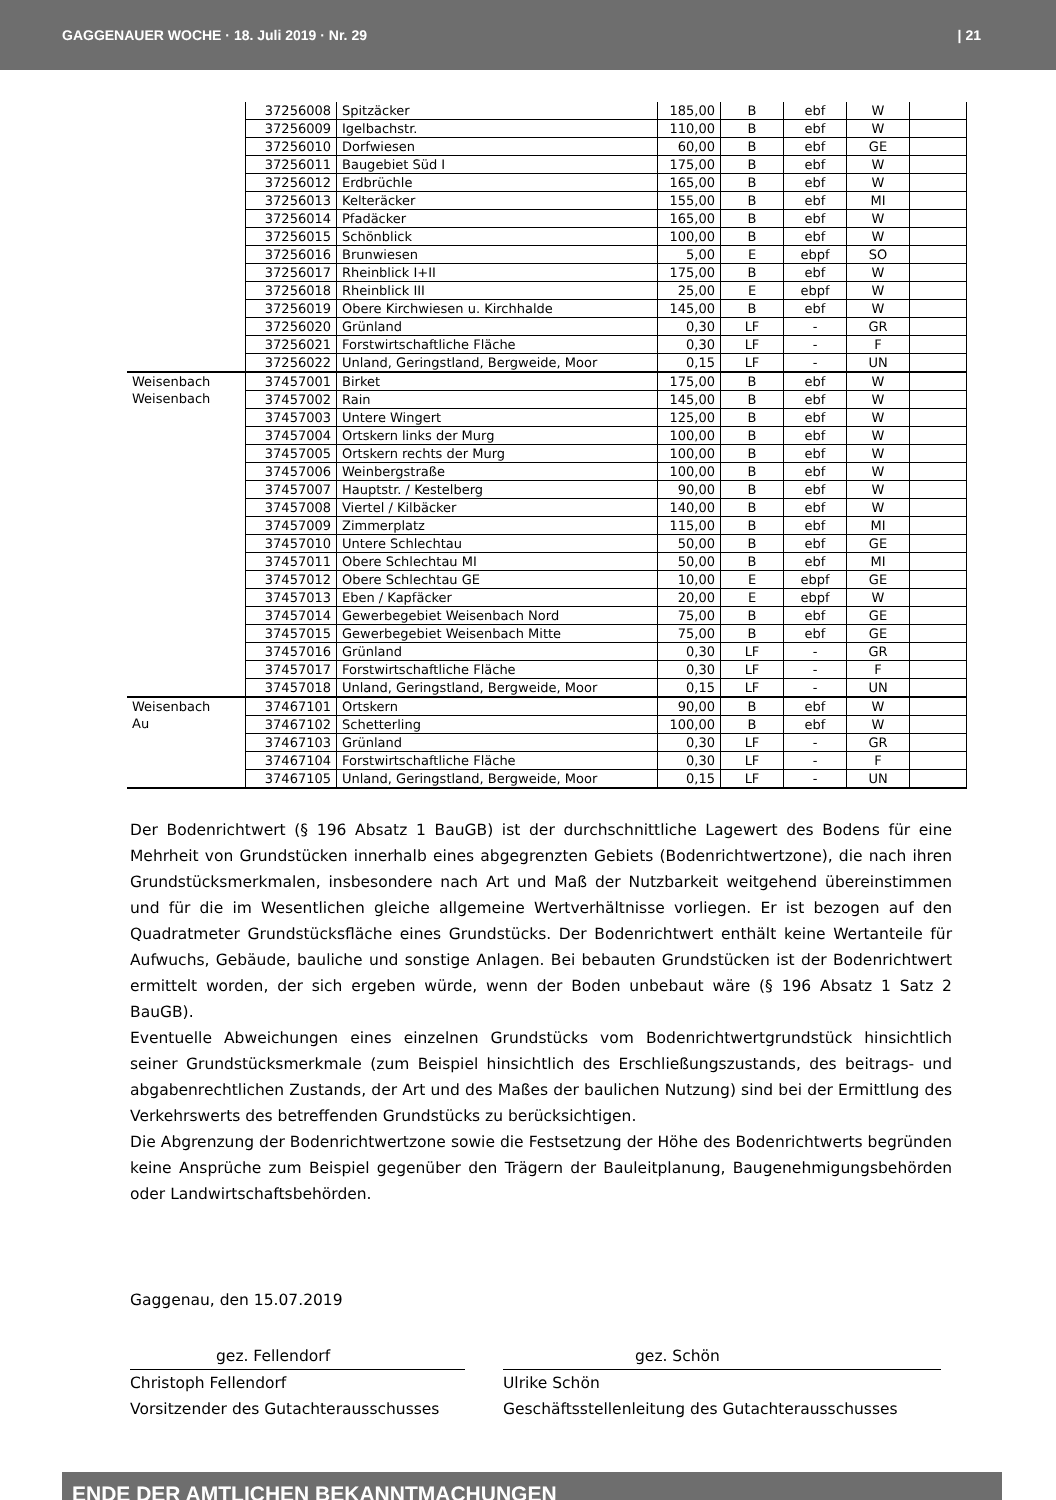GAGGENAUER WOCHE · 18. Juli 2019 · Nr. 29 | 21
| | 37256008 | Spitzäcker | 185,00 | B | ebf | W | |
| | 37256009 | Igelbachstr. | 110,00 | B | ebf | W | |
| | 37256010 | Dorfwiesen | 60,00 | B | ebf | GE | |
| | 37256011 | Baugebiet Süd I | 175,00 | B | ebf | W | |
| | 37256012 | Erdbrüchle | 165,00 | B | ebf | W | |
| | 37256013 | Kelteräcker | 155,00 | B | ebf | MI | |
| | 37256014 | Pfadäcker | 165,00 | B | ebf | W | |
| | 37256015 | Schönblick | 100,00 | B | ebf | W | |
| | 37256016 | Brunwiesen | 5,00 | E | ebpf | SO | |
| | 37256017 | Rheinblick I+II | 175,00 | B | ebf | W | |
| | 37256018 | Rheinblick III | 25,00 | E | ebpf | W | |
| | 37256019 | Obere Kirchwiesen u. Kirchhalde | 145,00 | B | ebf | W | |
| | 37256020 | Grünland | 0,30 | LF | - | GR | |
| | 37256021 | Forstwirtschaftliche Fläche | 0,30 | LF | - | F | |
| | 37256022 | Unland, Geringstland, Bergweide, Moor | 0,15 | LF | - | UN | |
| Weisenbach Weisenbach | 37457001 | Birket | 175,00 | B | ebf | W | |
| | 37457002 | Rain | 145,00 | B | ebf | W | |
| | 37457003 | Untere Wingert | 125,00 | B | ebf | W | |
| | 37457004 | Ortskern links der Murg | 100,00 | B | ebf | W | |
| | 37457005 | Ortskern rechts der Murg | 100,00 | B | ebf | W | |
| | 37457006 | Weinbergstraße | 100,00 | B | ebf | W | |
| | 37457007 | Hauptstr. / Kestelberg | 90,00 | B | ebf | W | |
| | 37457008 | Viertel / Kilbäcker | 140,00 | B | ebf | W | |
| | 37457009 | Zimmerplatz | 115,00 | B | ebf | MI | |
| | 37457010 | Untere Schlechtau | 50,00 | B | ebf | GE | |
| | 37457011 | Obere Schlechtau MI | 50,00 | B | ebf | MI | |
| | 37457012 | Obere Schlechtau GE | 10,00 | E | ebpf | GE | |
| | 37457013 | Eben / Kapfäcker | 20,00 | E | ebpf | W | |
| | 37457014 | Gewerbegebiet Weisenbach Nord | 75,00 | B | ebf | GE | |
| | 37457015 | Gewerbegebiet Weisenbach Mitte | 75,00 | B | ebf | GE | |
| | 37457016 | Grünland | 0,30 | LF | - | GR | |
| | 37457017 | Forstwirtschaftliche Fläche | 0,30 | LF | - | F | |
| | 37457018 | Unland, Geringstland, Bergweide, Moor | 0,15 | LF | - | UN | |
| Weisenbach Au | 37467101 | Ortskern | 90,00 | B | ebf | W | |
| | 37467102 | Schetterling | 100,00 | B | ebf | W | |
| | 37467103 | Grünland | 0,30 | LF | - | GR | |
| | 37467104 | Forstwirtschaftliche Fläche | 0,30 | LF | - | F | |
| | 37467105 | Unland, Geringstland, Bergweide, Moor | 0,15 | LF | - | UN | |
Der Bodenrichtwert (§ 196 Absatz 1 BauGB) ist der durchschnittliche Lagewert des Bodens für eine Mehrheit von Grundstücken innerhalb eines abgegrenzten Gebiets (Bodenrichtwertzone), die nach ihren Grundstücksmerkmalen, insbesondere nach Art und Maß der Nutzbarkeit weitgehend übereinstimmen und für die im Wesentlichen gleiche allgemeine Wertverhältnisse vorliegen. Er ist bezogen auf den Quadratmeter Grundstücksfläche eines Grundstücks. Der Bodenrichtwert enthält keine Wertanteile für Aufwuchs, Gebäude, bauliche und sonstige Anlagen. Bei bebauten Grundstücken ist der Bodenrichtwert ermittelt worden, der sich ergeben würde, wenn der Boden unbebaut wäre (§ 196 Absatz 1 Satz 2 BauGB).
Eventuelle Abweichungen eines einzelnen Grundstücks vom Bodenrichtwertgrundstück hinsichtlich seiner Grundstücksmerkmale (zum Beispiel hinsichtlich des Erschließungszustands, des beitrags- und abgabenrechtlichen Zustands, der Art und des Maßes der baulichen Nutzung) sind bei der Ermittlung des Verkehrswerts des betreffenden Grundstücks zu berücksichtigen.
Die Abgrenzung der Bodenrichtwertzone sowie die Festsetzung der Höhe des Bodenrichtwerts begründen keine Ansprüche zum Beispiel gegenüber den Trägern der Bauleitplanung, Baugenehmigungsbehörden oder Landwirtschaftsbehörden.
Gaggenau, den 15.07.2019
gez. Fellendorf
Christoph Fellendorf
Vorsitzender des Gutachterausschusses
gez. Schön
Ulrike Schön
Geschäftsstellenleitung des Gutachterausschusses
ENDE DER AMTLICHEN BEKANNTMACHUNGEN